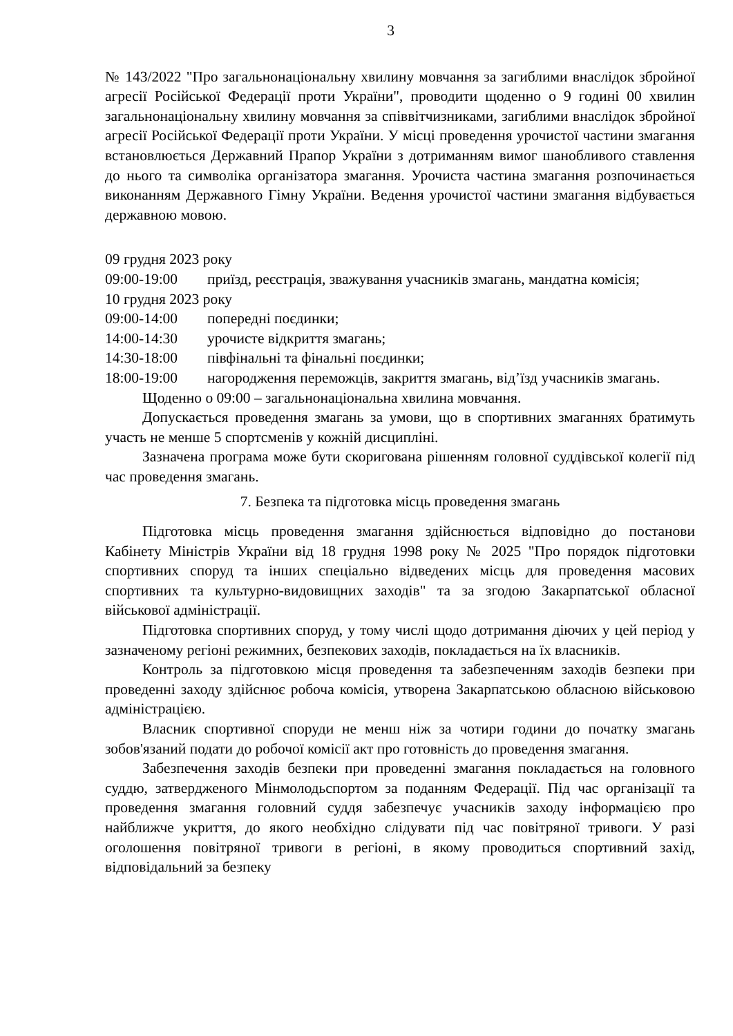3
№ 143/2022 "Про загальнонаціональну хвилину мовчання за загиблими внаслідок збройної агресії Російської Федерації проти України", проводити щоденно о 9 годині 00 хвилин загальнонаціональну хвилину мовчання за співвітчизниками, загиблими внаслідок збройної агресії Російської Федерації проти України. У місці проведення урочистої частини змагання встановлюється Державний Прапор України з дотриманням вимог шанобливого ставлення до нього та символіка організатора змагання. Урочиста частина змагання розпочинається виконанням Державного Гімну України. Ведення урочистої частини змагання відбувається державною мовою.
09 грудня 2023 року
09:00-19:00 приїзд, реєстрація, зважування учасників змагань, мандатна комісія;
10 грудня 2023 року
09:00-14:00 попередні поєдинки;
14:00-14:30 урочисте відкриття змагань;
14:30-18:00 півфінальні та фінальні поєдинки;
18:00-19:00 нагородження переможців, закриття змагань, від’їзд учасників змагань.
Щоденно о 09:00 – загальнонаціональна хвилина мовчання.
Допускається проведення змагань за умови, що в спортивних змаганнях братимуть участь не менше 5 спортсменів у кожній дисципліні.
Зазначена програма може бути скоригована рішенням головної суддівської колегії під час проведення змагань.
7. Безпека та підготовка місць проведення змагань
Підготовка місць проведення змагання здійснюється відповідно до постанови Кабінету Міністрів України від 18 грудня 1998 року № 2025 "Про порядок підготовки спортивних споруд та інших спеціально відведених місць для проведення масових спортивних та культурно-видовищних заходів" та за згодою Закарпатської обласної військової адміністрації.
Підготовка спортивних споруд, у тому числі щодо дотримання діючих у цей період у зазначеному регіоні режимних, безпекових заходів, покладається на їх власників.
Контроль за підготовкою місця проведення та забезпеченням заходів безпеки при проведенні заходу здійснює робоча комісія, утворена Закарпатською обласною військовою адміністрацією.
Власник спортивної споруди не менш ніж за чотири години до початку змагань зобов'язаний подати до робочої комісії акт про готовність до проведення змагання.
Забезпечення заходів безпеки при проведенні змагання покладається на головного суддю, затвердженого Мінмолодьспортом за поданням Федерації. Під час організації та проведення змагання головний суддя забезпечує учасників заходу інформацією про найближче укриття, до якого необхідно слідувати під час повітряної тривоги. У разі оголошення повітряної тривоги в регіоні, в якому проводиться спортивний захід, відповідальний за безпеку